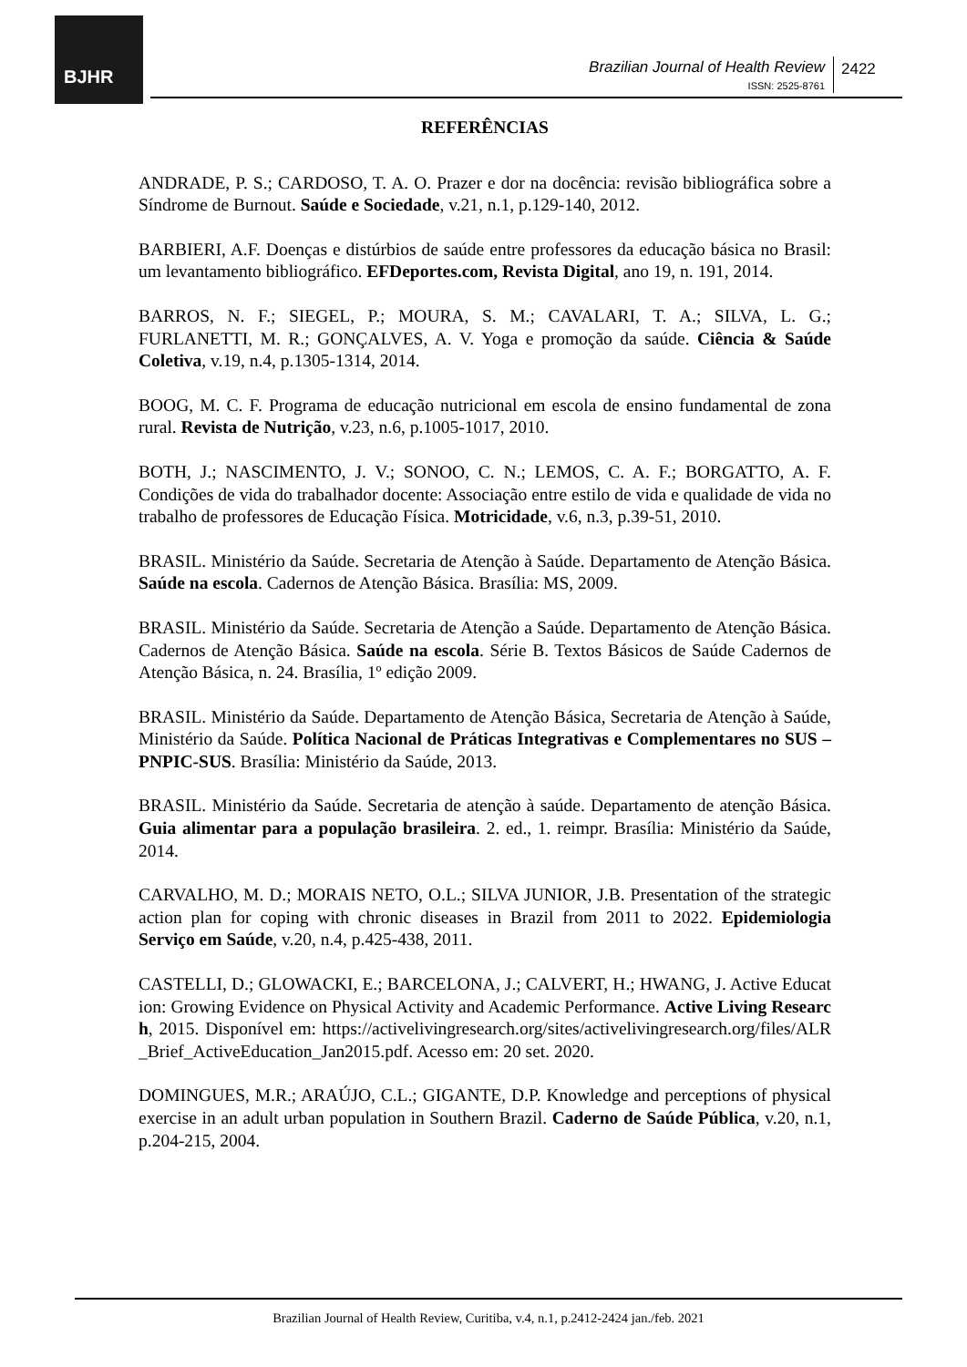BJHR
Brazilian Journal of Health Review
ISSN: 2525-8761
2422
REFERÊNCIAS
ANDRADE, P. S.; CARDOSO, T. A. O. Prazer e dor na docência: revisão bibliográfica sobre a Síndrome de Burnout. Saúde e Sociedade, v.21, n.1, p.129-140, 2012.
BARBIERI, A.F. Doenças e distúrbios de saúde entre professores da educação básica no Brasil: um levantamento bibliográfico. EFDeportes.com, Revista Digital, ano 19, n. 191, 2014.
BARROS, N. F.; SIEGEL, P.; MOURA, S. M.; CAVALARI, T. A.; SILVA, L. G.; FURLANETTI, M. R.; GONÇALVES, A. V. Yoga e promoção da saúde. Ciência & Saúde Coletiva, v.19, n.4, p.1305-1314, 2014.
BOOG, M. C. F. Programa de educação nutricional em escola de ensino fundamental de zona rural. Revista de Nutrição, v.23, n.6, p.1005-1017, 2010.
BOTH, J.; NASCIMENTO, J. V.; SONOO, C. N.; LEMOS, C. A. F.; BORGATTO, A. F. Condições de vida do trabalhador docente: Associação entre estilo de vida e qualidade de vida no trabalho de professores de Educação Física. Motricidade, v.6, n.3, p.39-51, 2010.
BRASIL. Ministério da Saúde. Secretaria de Atenção à Saúde. Departamento de Atenção Básica. Saúde na escola. Cadernos de Atenção Básica. Brasília: MS, 2009.
BRASIL. Ministério da Saúde. Secretaria de Atenção a Saúde. Departamento de Atenção Básica. Cadernos de Atenção Básica. Saúde na escola. Série B. Textos Básicos de Saúde Cadernos de Atenção Básica, n. 24. Brasília, 1º edição 2009.
BRASIL. Ministério da Saúde. Departamento de Atenção Básica, Secretaria de Atenção à Saúde, Ministério da Saúde. Política Nacional de Práticas Integrativas e Complementares no SUS – PNPIC-SUS. Brasília: Ministério da Saúde, 2013.
BRASIL. Ministério da Saúde. Secretaria de atenção à saúde. Departamento de atenção Básica. Guia alimentar para a população brasileira. 2. ed., 1. reimpr. Brasília: Ministério da Saúde, 2014.
CARVALHO, M. D.; MORAIS NETO, O.L.; SILVA JUNIOR, J.B. Presentation of the strategic action plan for coping with chronic diseases in Brazil from 2011 to 2022. Epidemiologia Serviço em Saúde, v.20, n.4, p.425-438, 2011.
CASTELLI, D.; GLOWACKI, E.; BARCELONA, J.; CALVERT, H.; HWANG, J. Active Education: Growing Evidence on Physical Activity and Academic Performance. Active Living Research, 2015. Disponível em: https://activelivingresearch.org/sites/activelivingresearch.org/files/ALR_Brief_ActiveEducation_Jan2015.pdf. Acesso em: 20 set. 2020.
DOMINGUES, M.R.; ARAÚJO, C.L.; GIGANTE, D.P. Knowledge and perceptions of physical exercise in an adult urban population in Southern Brazil. Caderno de Saúde Pública, v.20, n.1, p.204-215, 2004.
Brazilian Journal of Health Review, Curitiba, v.4, n.1, p.2412-2424 jan./feb. 2021